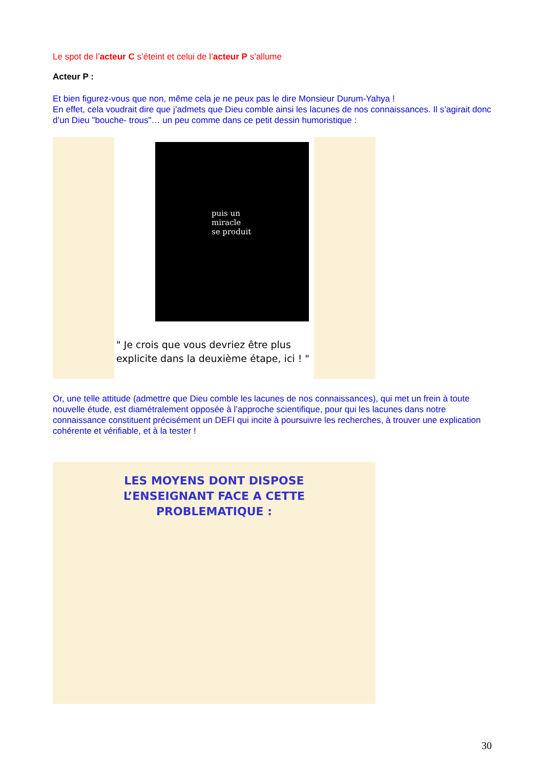Le spot de l’acteur C s’éteint et celui de l’acteur P s’allume
Acteur P :
Et bien figurez-vous que non, même cela je ne peux pas le dire Monsieur Durum-Yahya !
En effet, cela voudrait dire que j’admets que Dieu comble ainsi les lacunes de nos connaissances. Il s’agirait donc d’un Dieu "bouche- trous"… un peu comme dans ce petit dessin humoristique :
puis un
miracle
se produit
" Je crois que vous devriez être plus explicite dans la deuxième étape, ici ! "
Or, une telle attitude (admettre que Dieu comble les lacunes de nos connaissances), qui met un frein à toute nouvelle étude, est diamétralement opposée à l’approche scientifique, pour qui les lacunes dans notre connaissance constituent précisément un DEFI qui incite à poursuivre les recherches, à trouver une explication cohérente et vérifiable, et à la tester !
LES MOYENS DONT DISPOSE
L’ENSEIGNANT FACE A CETTE
PROBLEMATIQUE :
30